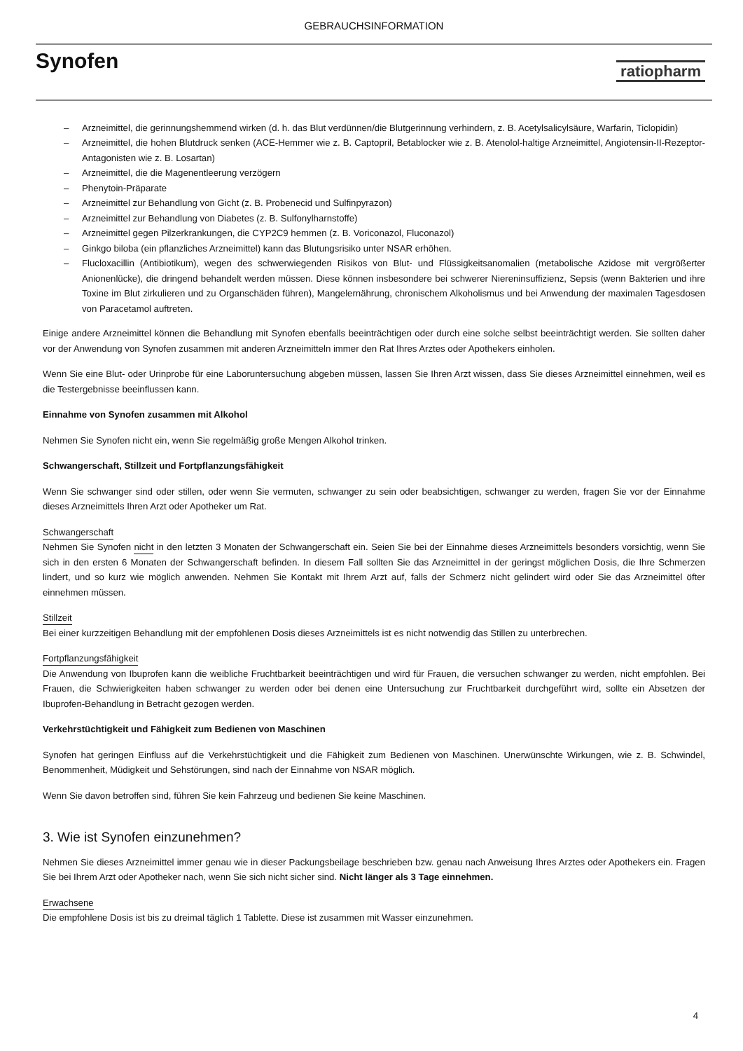GEBRAUCHSINFORMATION
Synofen
ratiopharm
– Arzneimittel, die gerinnungshemmend wirken (d. h. das Blut verdünnen/die Blutgerinnung verhindern, z. B. Acetylsalicylsäure, Warfarin, Ticlopidin)
– Arzneimittel, die hohen Blutdruck senken (ACE-Hemmer wie z. B. Captopril, Betablocker wie z. B. Atenolol-haltige Arzneimittel, Angiotensin-II-Rezeptor-Antagonisten wie z. B. Losartan)
– Arzneimittel, die die Magenentleerung verzögern
– Phenytoin-Präparate
– Arzneimittel zur Behandlung von Gicht (z. B. Probenecid und Sulfinpyrazon)
– Arzneimittel zur Behandlung von Diabetes (z. B. Sulfonylharnstoffe)
– Arzneimittel gegen Pilzerkrankungen, die CYP2C9 hemmen (z. B. Voriconazol, Fluconazol)
– Ginkgo biloba (ein pflanzliches Arzneimittel) kann das Blutungsrisiko unter NSAR erhöhen.
– Flucloxacillin (Antibiotikum), wegen des schwerwiegenden Risikos von Blut- und Flüssigkeitsanomalien (metabolische Azidose mit vergrößerter Anionenlücke), die dringend behandelt werden müssen. Diese können insbesondere bei schwerer Niereninsuffizienz, Sepsis (wenn Bakterien und ihre Toxine im Blut zirkulieren und zu Organschäden führen), Mangelernährung, chronischem Alkoholismus und bei Anwendung der maximalen Tagesdosen von Paracetamol auftreten.
Einige andere Arzneimittel können die Behandlung mit Synofen ebenfalls beeinträchtigen oder durch eine solche selbst beeinträchtigt werden. Sie sollten daher vor der Anwendung von Synofen zusammen mit anderen Arzneimitteln immer den Rat Ihres Arztes oder Apothekers einholen.
Wenn Sie eine Blut- oder Urinprobe für eine Laboruntersuchung abgeben müssen, lassen Sie Ihren Arzt wissen, dass Sie dieses Arzneimittel einnehmen, weil es die Testergebnisse beeinflussen kann.
Einnahme von Synofen zusammen mit Alkohol
Nehmen Sie Synofen nicht ein, wenn Sie regelmäßig große Mengen Alkohol trinken.
Schwangerschaft, Stillzeit und Fortpflanzungsfähigkeit
Wenn Sie schwanger sind oder stillen, oder wenn Sie vermuten, schwanger zu sein oder beabsichtigen, schwanger zu werden, fragen Sie vor der Einnahme dieses Arzneimittels Ihren Arzt oder Apotheker um Rat.
Schwangerschaft
Nehmen Sie Synofen nicht in den letzten 3 Monaten der Schwangerschaft ein. Seien Sie bei der Einnahme dieses Arzneimittels besonders vorsichtig, wenn Sie sich in den ersten 6 Monaten der Schwangerschaft befinden. In diesem Fall sollten Sie das Arzneimittel in der geringst möglichen Dosis, die Ihre Schmerzen lindert, und so kurz wie möglich anwenden. Nehmen Sie Kontakt mit Ihrem Arzt auf, falls der Schmerz nicht gelindert wird oder Sie das Arzneimittel öfter einnehmen müssen.
Stillzeit
Bei einer kurzzeitigen Behandlung mit der empfohlenen Dosis dieses Arzneimittels ist es nicht notwendig das Stillen zu unterbrechen.
Fortpflanzungsfähigkeit
Die Anwendung von Ibuprofen kann die weibliche Fruchtbarkeit beeinträchtigen und wird für Frauen, die versuchen schwanger zu werden, nicht empfohlen. Bei Frauen, die Schwierigkeiten haben schwanger zu werden oder bei denen eine Untersuchung zur Fruchtbarkeit durchgeführt wird, sollte ein Absetzen der Ibuprofen-Behandlung in Betracht gezogen werden.
Verkehrstüchtigkeit und Fähigkeit zum Bedienen von Maschinen
Synofen hat geringen Einfluss auf die Verkehrstüchtigkeit und die Fähigkeit zum Bedienen von Maschinen. Unerwünschte Wirkungen, wie z. B. Schwindel, Benommenheit, Müdigkeit und Sehstörungen, sind nach der Einnahme von NSAR möglich.
Wenn Sie davon betroffen sind, führen Sie kein Fahrzeug und bedienen Sie keine Maschinen.
3. Wie ist Synofen einzunehmen?
Nehmen Sie dieses Arzneimittel immer genau wie in dieser Packungsbeilage beschrieben bzw. genau nach Anweisung Ihres Arztes oder Apothekers ein. Fragen Sie bei Ihrem Arzt oder Apotheker nach, wenn Sie sich nicht sicher sind. Nicht länger als 3 Tage einnehmen.
Erwachsene
Die empfohlene Dosis ist bis zu dreimal täglich 1 Tablette. Diese ist zusammen mit Wasser einzunehmen.
4